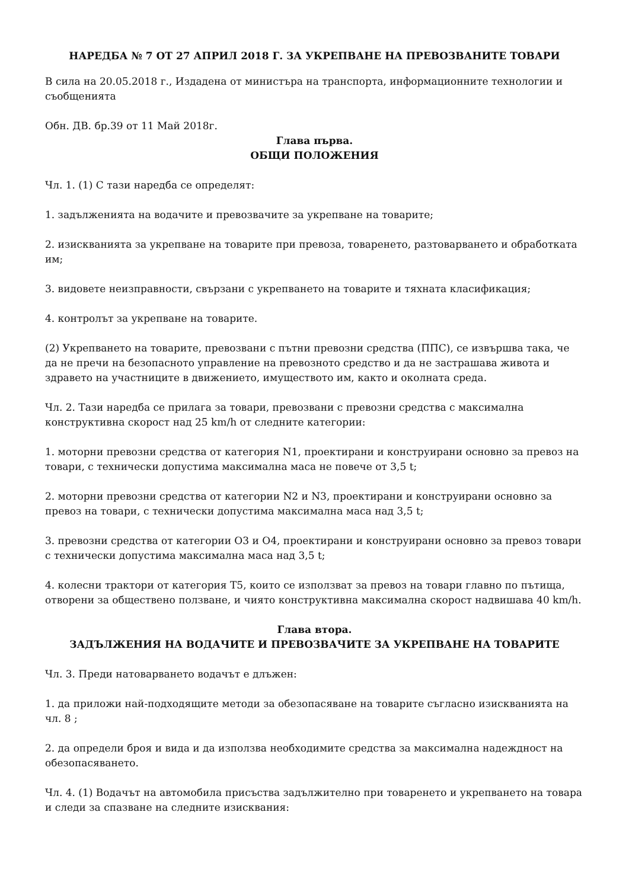НАРЕДБА № 7 ОТ 27 АПРИЛ 2018 Г. ЗА УКРЕПВАНЕ НА ПРЕВОЗВАНИТЕ ТОВАРИ
В сила на 20.05.2018 г., Издадена от министъра на транспорта, информационните технологии и съобщенията
Обн. ДВ. бр.39 от 11 Май 2018г.
Глава първа.
ОБЩИ ПОЛОЖЕНИЯ
Чл. 1. (1) С тази наредба се определят:
1. задълженията на водачите и превозвачите за укрепване на товарите;
2. изискванията за укрепване на товарите при превоза, товаренето, разтоварването и обработката им;
3. видовете неизправности, свързани с укрепването на товарите и тяхната класификация;
4. контролът за укрепване на товарите.
(2) Укрепването на товарите, превозвани с пътни превозни средства (ППС), се извършва така, че да не пречи на безопасното управление на превозното средство и да не застрашава живота и здравето на участниците в движението, имуществото им, както и околната среда.
Чл. 2. Тази наредба се прилага за товари, превозвани с превозни средства с максимална конструктивна скорост над 25 km/h от следните категории:
1. моторни превозни средства от категория N1, проектирани и конструирани основно за превоз на товари, с технически допустима максимална маса не повече от 3,5 t;
2. моторни превозни средства от категории N2 и N3, проектирани и конструирани основно за превоз на товари, с технически допустима максимална маса над 3,5 t;
3. превозни средства от категории O3 и O4, проектирани и конструирани основно за превоз товари с технически допустима максимална маса над 3,5 t;
4. колесни трактори от категория T5, които се използват за превоз на товари главно по пътища, отворени за обществено ползване, и чиято конструктивна максимална скорост надвишава 40 km/h.
Глава втора.
ЗАДЪЛЖЕНИЯ НА ВОДАЧИТЕ И ПРЕВОЗВАЧИТЕ ЗА УКРЕПВАНЕ НА ТОВАРИТЕ
Чл. 3. Преди натоварването водачът е длъжен:
1. да приложи най-подходящите методи за обезопасяване на товарите съгласно изискванията на чл. 8 ;
2. да определи броя и вида и да използва необходимите средства за максимална надеждност на обезопасяването.
Чл. 4. (1) Водачът на автомобила присъства задължително при товаренето и укрепването на товара и следи за спазване на следните изисквания: